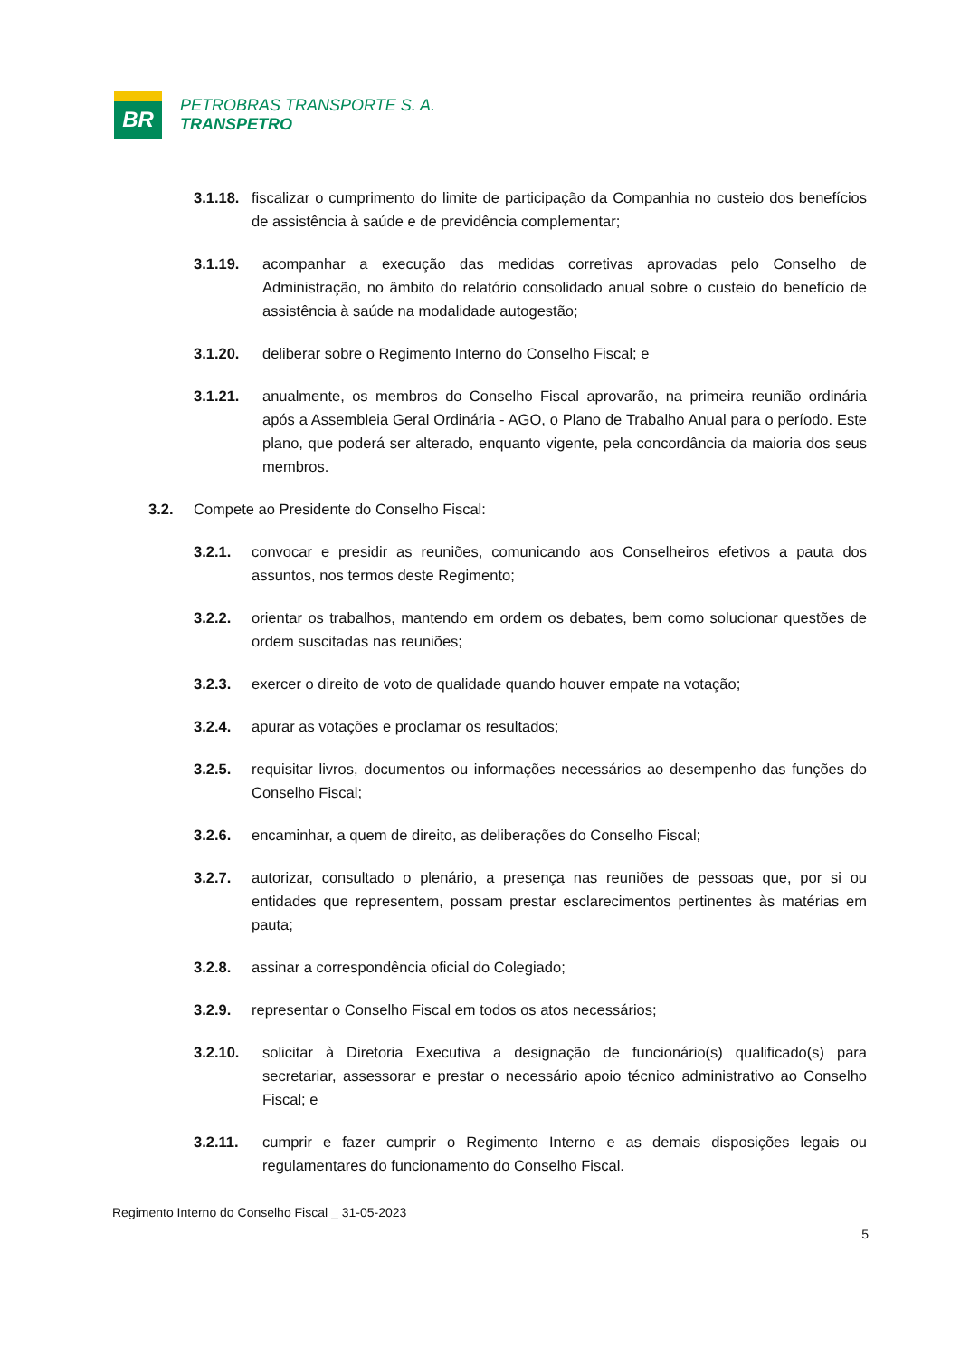BR
PETROBRAS TRANSPORTE S. A.
TRANSPETRO
3.1.18. fiscalizar o cumprimento do limite de participação da Companhia no custeio dos benefícios de assistência à saúde e de previdência complementar;
3.1.19. acompanhar a execução das medidas corretivas aprovadas pelo Conselho de Administração, no âmbito do relatório consolidado anual sobre o custeio do benefício de assistência à saúde na modalidade autogestão;
3.1.20. deliberar sobre o Regimento Interno do Conselho Fiscal; e
3.1.21. anualmente, os membros do Conselho Fiscal aprovarão, na primeira reunião ordinária após a Assembleia Geral Ordinária - AGO, o Plano de Trabalho Anual para o período. Este plano, que poderá ser alterado, enquanto vigente, pela concordância da maioria dos seus membros.
3.2. Compete ao Presidente do Conselho Fiscal:
3.2.1. convocar e presidir as reuniões, comunicando aos Conselheiros efetivos a pauta dos assuntos, nos termos deste Regimento;
3.2.2. orientar os trabalhos, mantendo em ordem os debates, bem como solucionar questões de ordem suscitadas nas reuniões;
3.2.3. exercer o direito de voto de qualidade quando houver empate na votação;
3.2.4. apurar as votações e proclamar os resultados;
3.2.5. requisitar livros, documentos ou informações necessários ao desempenho das funções do Conselho Fiscal;
3.2.6. encaminhar, a quem de direito, as deliberações do Conselho Fiscal;
3.2.7. autorizar, consultado o plenário, a presença nas reuniões de pessoas que, por si ou entidades que representem, possam prestar esclarecimentos pertinentes às matérias em pauta;
3.2.8. assinar a correspondência oficial do Colegiado;
3.2.9. representar o Conselho Fiscal em todos os atos necessários;
3.2.10. solicitar à Diretoria Executiva a designação de funcionário(s) qualificado(s) para secretariar, assessorar e prestar o necessário apoio técnico administrativo ao Conselho Fiscal; e
3.2.11. cumprir e fazer cumprir o Regimento Interno e as demais disposições legais ou regulamentares do funcionamento do Conselho Fiscal.
Regimento Interno do Conselho Fiscal _ 31-05-2023
5